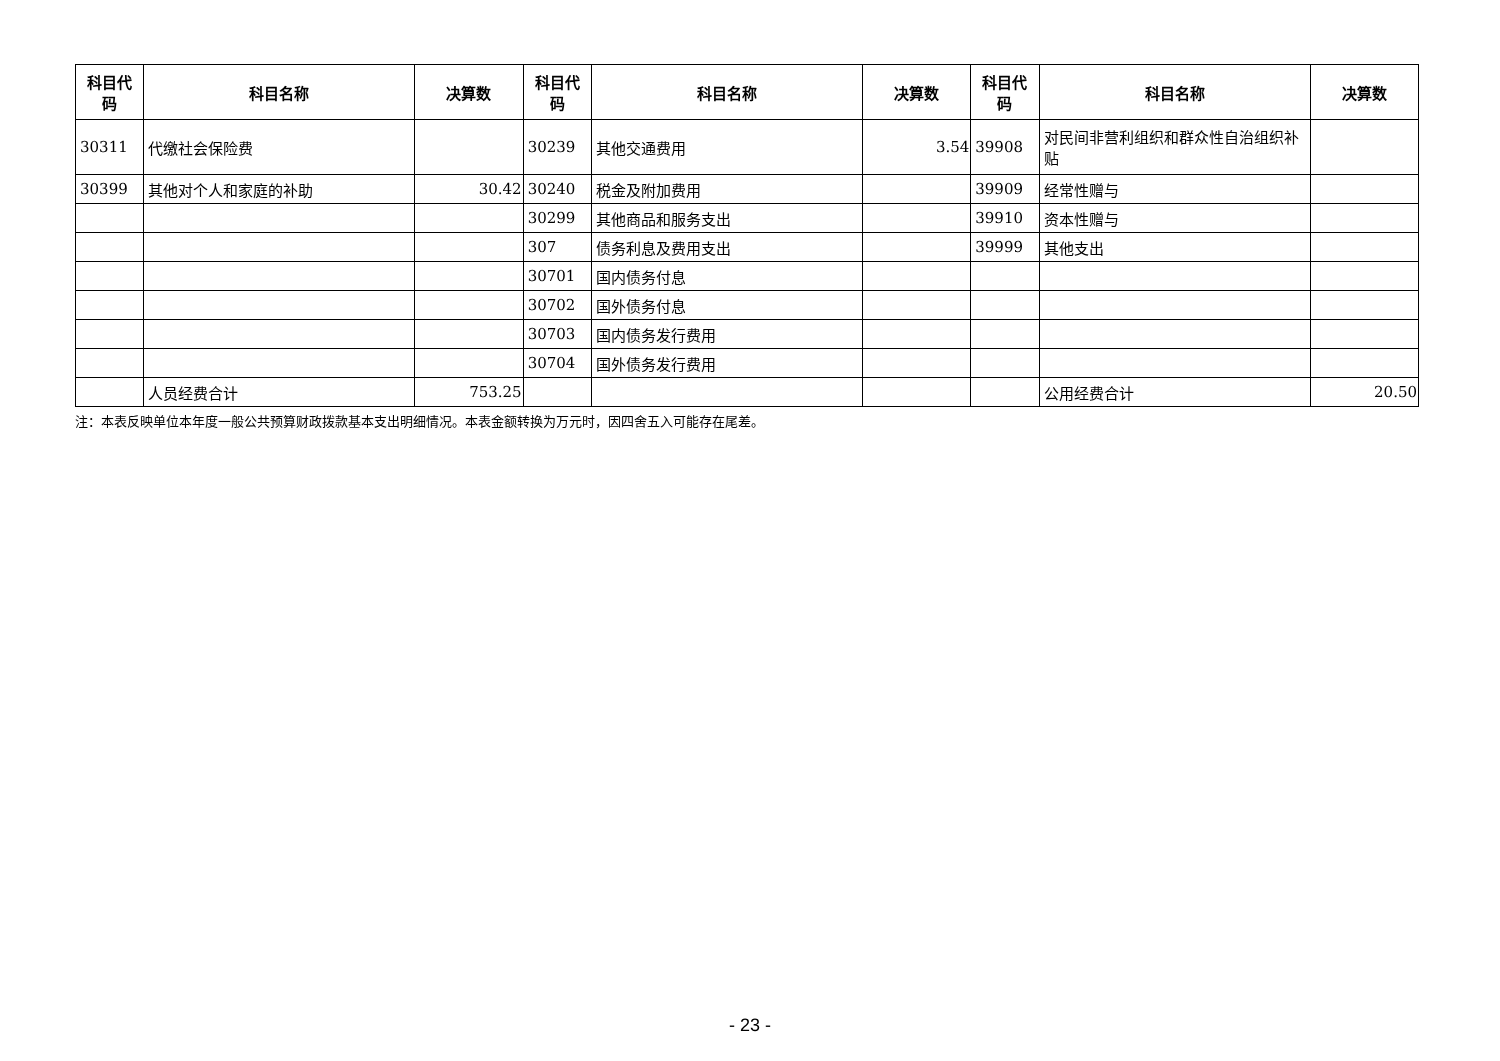| 科目代码 | 科目名称 | 决算数 | 科目代码 | 科目名称 | 决算数 | 科目代码 | 科目名称 | 决算数 |
| --- | --- | --- | --- | --- | --- | --- | --- | --- |
| 30311 | 代缴社会保险费 | | 30239 | 其他交通费用 | 3.54 | 39908 | 对民间非营利组织和群众性自治组织补贴 | |
| 30399 | 其他对个人和家庭的补助 | 30.42 | 30240 | 税金及附加费用 | | 39909 | 经常性赠与 | |
| | | | 30299 | 其他商品和服务支出 | | 39910 | 资本性赠与 | |
| | | | 307 | 债务利息及费用支出 | | 39999 | 其他支出 | |
| | | | 30701 | 国内债务付息 | | | | |
| | | | 30702 | 国外债务付息 | | | | |
| | | | 30703 | 国内债务发行费用 | | | | |
| | | | 30704 | 国外债务发行费用 | | | | |
| | 人员经费合计 | 753.25 | | | | | 公用经费合计 | 20.50 |
注：本表反映单位本年度一般公共预算财政拨款基本支出明细情况。本表金额转换为万元时，因四舍五入可能存在尾差。
- 23 -